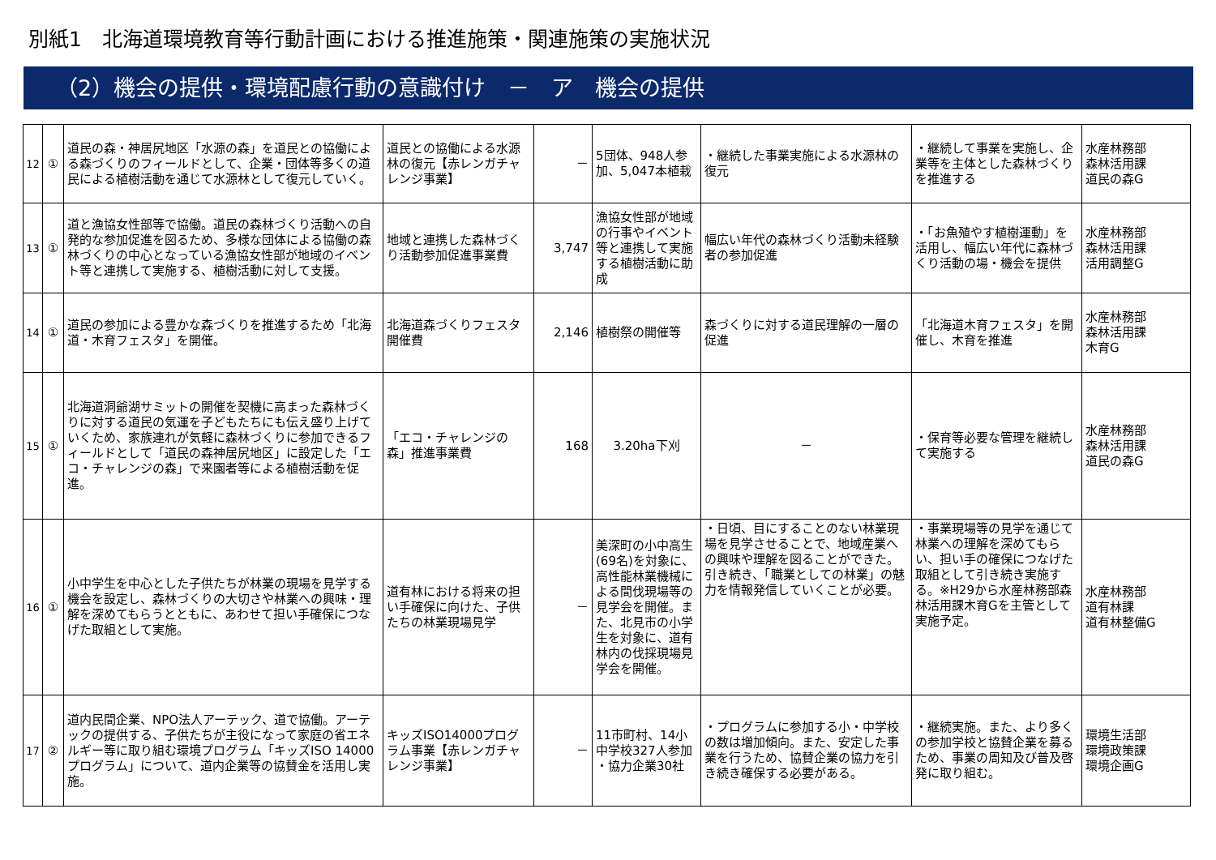別紙1　北海道環境教育等行動計画における推進施策・関連施策の実施状況
（2）機会の提供・環境配慮行動の意識付け　－　ア　機会の提供
| 12 | ① | 道民の森・神居尻地区「水源の森」を道民との協働による森づくりのフィールドとして、企業・団体等多くの道民による植樹活動を通じて水源林として復元していく。 | 道民との協働による水源林の復元【赤レンガチャレンジ事業】 | － | 5団体、948人参加、5,047本植栽 | ・継続した事業実施による水源林の復元 | ・継続して事業を実施し、企業等を主体とした森林づくりを推進する | 水産林務部 森林活用課 道民の森G |
| 13 | ① | 道と漁協女性部等で協働。道民の森林づくり活動への自発的な参加促進を図るため、多様な団体による協働の森林づくりの中心となっている漁協女性部が地域のイベント等と連携して実施する、植樹活動に対して支援。 | 地域と連携した森林づくり活動参加促進事業費 | 3,747 | 漁協女性部が地域の行事やイベント等と連携して実施する植樹活動に助成 | 幅広い年代の森林づくり活動未経験者の参加促進 | ・「お魚殖やす植樹運動」を活用し、幅広い年代に森林づくり活動の場・機会を提供 | 水産林務部 森林活用課 活用調整G |
| 14 | ① | 道民の参加による豊かな森づくりを推進するため「北海道・木育フェスタ」を開催。 | 北海道森づくりフェスタ開催費 | 2,146 | 植樹祭の開催等 | 森づくりに対する道民理解の一層の促進 | 「北海道木育フェスタ」を開催し、木育を推進 | 水産林務部 森林活用課 木育G |
| 15 | ① | 北海道洞爺湖サミットの開催を契機に高まった森林づくりに対する道民の気運を子どもたちにも伝え盛り上げていくため、家族連れが気軽に森林づくりに参加できるフィールドとして「道民の森神居尻地区」に設定した「エコ・チャレンジの森」で来園者等による植樹活動を促進。 | 「エコ・チャレンジの森」推進事業費 | 168 | 3.20ha下刈 | － | ・保育等必要な管理を継続して実施する | 水産林務部 森林活用課 道民の森G |
| 16 | ① | 小中学生を中心とした子供たちが林業の現場を見学する機会を設定し、森林づくりの大切さや林業への興味・理解を深めてもらうとともに、あわせて担い手確保につなげた取組として実施。 | 道有林における将来の担い手確保に向けた、子供たちの林業現場見学 | － | 美深町の小中高生(69名)を対象に、高性能林業機械による間伐現場等の見学会を開催。また、北見市の小学生を対象に、道有林内の伐採現場見学会を開催。 | ・日頃、目にすることのない林業現場を見学させることで、地域産業への興味や理解を図ることができた。引き続き、「職業としての林業」の魅力を情報発信していくことが必要。 | ・事業現場等の見学を通じて林業への理解を深めてもらい、担い手の確保につなげた取組として引き続き実施する。※H29から水産林務部森林活用課木育Gを主管として実施予定。 | 水産林務部 道有林課 道有林整備G |
| 17 | ② | 道内民間企業、NPO法人アーテック、道で協働。アーテックの提供する、子供たちが主役になって家庭の省エネルギー等に取り組む環境プログラム「キッズISO 14000プログラム」について、道内企業等の協賛金を活用し実施。 | キッズISO14000プログラム事業【赤レンガチャレンジ事業】 | － | 11市町村、14小中学校327人参加 ・協力企業30社 | ・プログラムに参加する小・中学校の数は増加傾向。また、安定した事業を行うため、協賛企業の協力を引き続き確保する必要がある。 | ・継続実施。また、より多くの参加学校と協賛企業を募るため、事業の周知及び普及啓発に取り組む。 | 環境生活部 環境政策課 環境企画G |